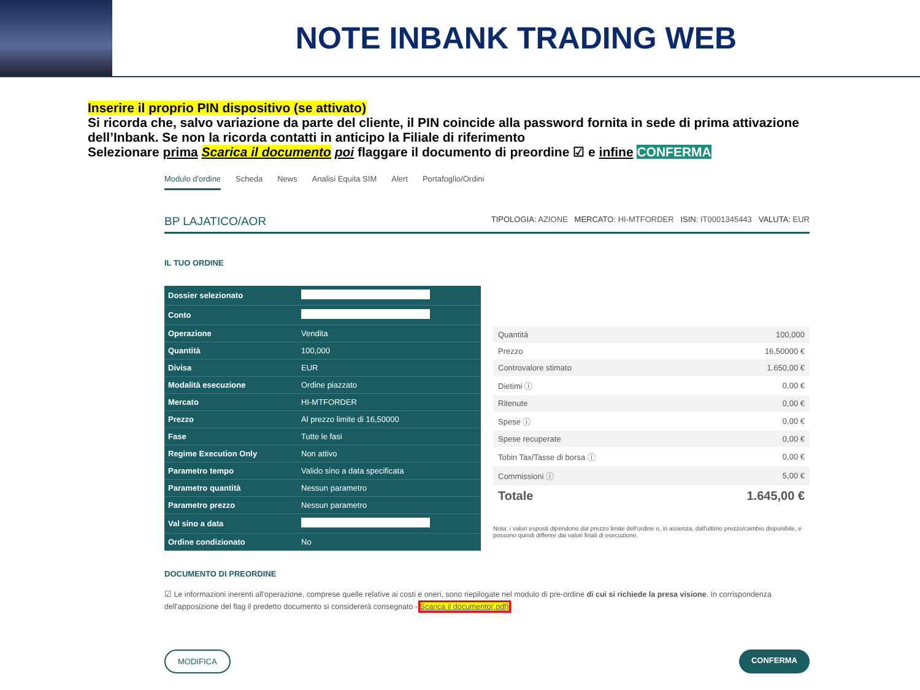NOTE INBANK TRADING WEB
Inserire il proprio PIN dispositivo (se attivato)
Si ricorda che, salvo variazione da parte del cliente, il PIN coincide alla password fornita in sede di prima attivazione dell’Inbank. Se non la ricorda contatti in anticipo la Filiale di riferimento
Selezionare prima Scarica il documento poi flaggare il documento di preordine ☑ e infine CONFERMA
Modulo d'ordine Scheda News Analisi Equita SIM Alert Portafoglio/Ordini
BP LAJATICO/AOR TIPOLOGIA: AZIONE MERCATO: HI-MTFORDER ISIN: IT0001345443 VALUTA: EUR
IL TUO ORDINE
| Dossier selezionato | |
| Conto | |
| Operazione | Vendita |
| Quantità | 100,000 |
| Divisa | EUR |
| Modalità esecuzione | Ordine piazzato |
| Mercato | HI-MTFORDER |
| Prezzo | Al prezzo limite di 16,50000 |
| Fase | Tutte le fasi |
| Regime Execution Only | Non attivo |
| Parametro tempo | Valido sino a data specificata |
| Parametro quantità | Nessun parametro |
| Parametro prezzo | Nessun parametro |
| Val sino a data | |
| Ordine condizionato | No |
| Quantità | 100,000 |
| Prezzo | 16,50000 € |
| Controvalore stimato | 1.650,00 € |
| Dietimi ⓘ | 0,00 € |
| Ritenute | 0,00 € |
| Spese ⓘ | 0,00 € |
| Spese recuperate | 0,00 € |
| Tobin Tax/Tasse di borsa ⓘ | 0,00 € |
| Commissioni ⓘ | 5,00 € |
| Totale | 1.645,00 € |
Nota: i valori esposti dipendono dal prezzo limite dell'ordine o, in assenza, dall'ultimo prezzo/cambio disponibile, e possono quindi differire dai valori finali di esecuzione.
DOCUMENTO DI PREORDINE
☑ Le informazioni inerenti all'operazione, comprese quelle relative ai costi e oneri, sono riepilogate nel modulo di pre-ordine di cui si richiede la presa visione. In corrispondenza dell'apposizione del flag il predetto documento si considererà consegnato - Scarica il documento(.pdf)
MODIFICA CONFERMA